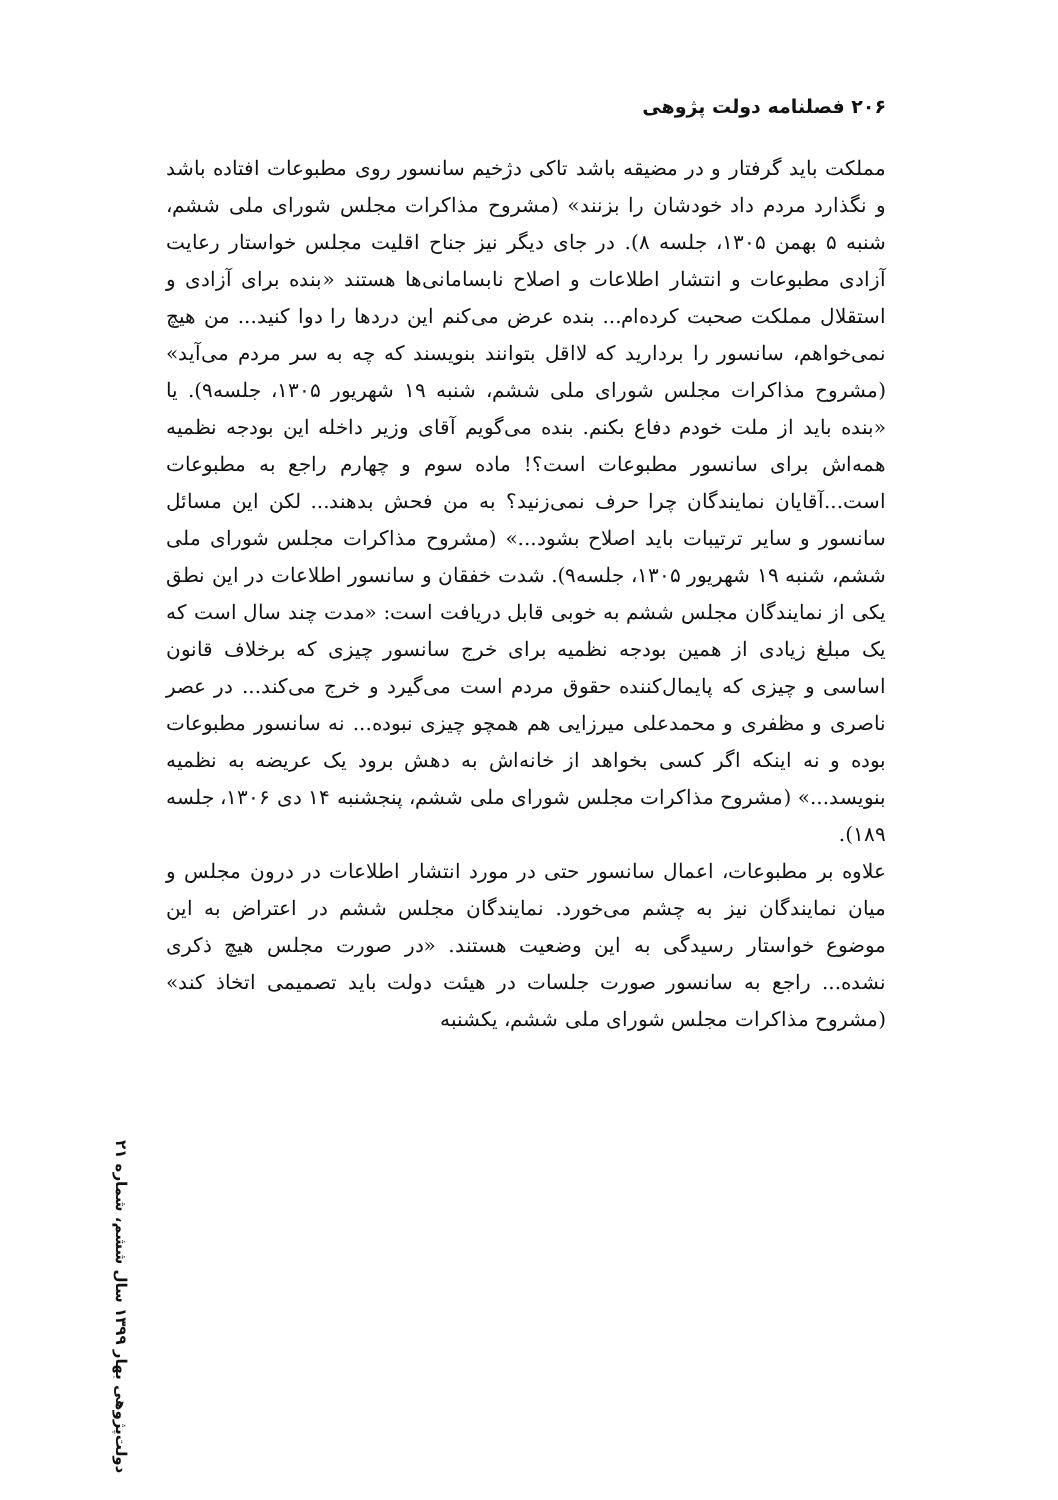۲۰۶ فصلنامه دولت پژوهی
مملکت باید گرفتار و در مضیقه باشد تاکی دژخیم سانسور روی مطبوعات افتاده باشد و نگذارد مردم داد خودشان را بزنند» (مشروح مذاکرات مجلس شورای ملی ششم، شنبه ۵ بهمن ۱۳۰۵، جلسه ۸). در جای دیگر نیز جناح اقلیت مجلس خواستار رعایت آزادی مطبوعات و انتشار اطلاعات و اصلاح نابسامانی‌ها هستند «بنده برای آزادی و استقلال مملکت صحبت کرده‌ام... بنده عرض می‌کنم این دردها را دوا کنید... من هیچ نمی‌خواهم، سانسور را بردارید که لااقل بتوانند بنویسند که چه به سر مردم می‌آید» (مشروح مذاکرات مجلس شورای ملی ششم، شنبه ۱۹ شهریور ۱۳۰۵، جلسه۹). یا «بنده باید از ملت خودم دفاع بکنم. بنده می‌گویم آقای وزیر داخله این بودجه نظمیه همه‌اش برای سانسور مطبوعات است؟! ماده سوم و چهارم راجع به مطبوعات است...آقایان نمایندگان چرا حرف نمی‌زنید؟ به من فحش بدهند... لکن این مسائل سانسور و سایر ترتیبات باید اصلاح بشود...» (مشروح مذاکرات مجلس شورای ملی ششم، شنبه ۱۹ شهریور ۱۳۰۵، جلسه۹). شدت خفقان و سانسور اطلاعات در این نطق یکی از نمایندگان مجلس ششم به خوبی قابل دریافت است: «مدت چند سال است که یک مبلغ زیادی از همین بودجه نظمیه برای خرج سانسور چیزی که برخلاف قانون اساسی و چیزی که پایمال‌کننده حقوق مردم است می‌گیرد و خرج می‌کند... در عصر ناصری و مظفری و محمدعلی میرزایی هم همچو چیزی نبوده... نه سانسور مطبوعات بوده و نه اینکه اگر کسی بخواهد از خانه‌اش به دهش برود یک عریضه به نظمیه بنویسد...» (مشروح مذاکرات مجلس شورای ملی ششم، پنجشنبه ۱۴ دی ۱۳۰۶، جلسه ۱۸۹).
علاوه بر مطبوعات، اعمال سانسور حتی در مورد انتشار اطلاعات در درون مجلس و میان نمایندگان نیز به چشم می‌خورد. نمایندگان مجلس ششم در اعتراض به این موضوع خواستار رسیدگی به این وضعیت هستند. «در صورت مجلس هیچ ذکری نشده... راجع به سانسور صورت جلسات در هیئت دولت باید تصمیمی اتخاذ کند» (مشروح مذاکرات مجلس شورای ملی ششم، یکشنبه
دولت‌پژوهی بهار ۱۳۹۹ سال ششم، شماره ۲۱